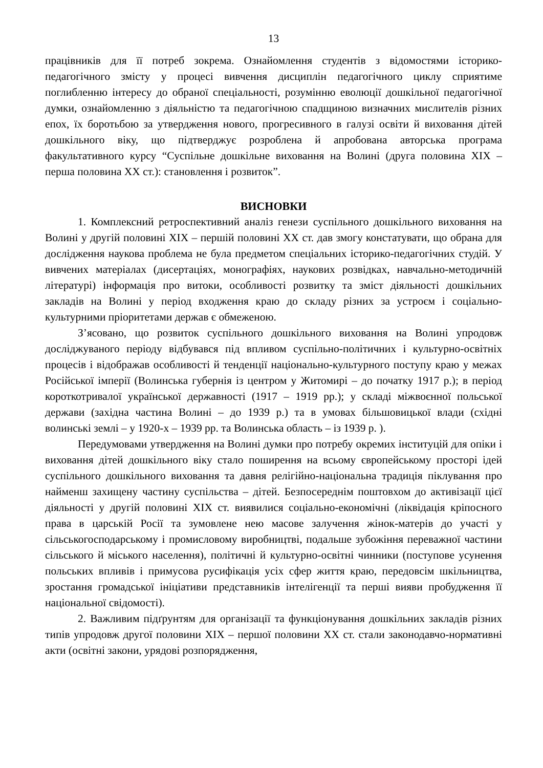13
працівників для її потреб зокрема. Ознайомлення студентів з відомостями історико-педагогічного змісту у процесі вивчення дисциплін педагогічного циклу сприятиме поглибленню інтересу до обраної спеціальності, розумінню еволюції дошкільної педагогічної думки, ознайомленню з діяльністю та педагогічною спадщиною визначних мислителів різних епох, їх боротьбою за утвердження нового, прогресивного в галузі освіти й виховання дітей дошкільного віку, що підтверджує розроблена й апробована авторська програма факультативного курсу “Суспільне дошкільне виховання на Волині (друга половина XIX – перша половина XX ст.): становлення і розвиток”.
ВИСНОВКИ
1. Комплексний ретроспективний аналіз генези суспільного дошкільного виховання на Волині у другій половині XIX – першій половині XX ст. дав змогу констатувати, що обрана для дослідження наукова проблема не була предметом спеціальних історико-педагогічних студій. У вивчених матеріалах (дисертаціях, монографіях, наукових розвідках, навчально-методичній літературі) інформація про витоки, особливості розвитку та зміст діяльності дошкільних закладів на Волині у період входження краю до складу різних за устроєм і соціально-культурними пріоритетами держав є обмеженою.
З’ясовано, що розвиток суспільного дошкільного виховання на Волині упродовж досліджуваного періоду відбувався під впливом суспільно-політичних і культурно-освітніх процесів і відображав особливості й тенденції національно-культурного поступу краю у межах Російської імперії (Волинська губернія із центром у Житомирі – до початку 1917 р.); в період короткотривалої української державності (1917 – 1919 рр.); у складі міжвоєнної польської держави (західна частина Волині – до 1939 р.) та в умовах більшовицької влади (східні волинські землі – у 1920-х – 1939 рр. та Волинська область – із 1939 р. ).
Передумовами утвердження на Волині думки про потребу окремих інституцій для опіки і виховання дітей дошкільного віку стало поширення на всьому європейському просторі ідей суспільного дошкільного виховання та давня релігійно-національна традиція піклування про найменш захищену частину суспільства – дітей. Безпосереднім поштовхом до активізації цієї діяльності у другій половині XIX ст. виявилися соціально-економічні (ліквідація кріпосного права в царській Росії та зумовлене нею масове залучення жінок-матерів до участі у сільськогосподарському і промисловому виробництві, подальше зубожіння переважної частини сільського й міського населення), політичні й культурно-освітні чинники (поступове усунення польських впливів і примусова русифікація усіх сфер життя краю, передовсім шкільництва, зростання громадської ініціативи представників інтелігенції та перші вияви пробудження її національної свідомості).
2. Важливим підґрунтям для організації та функціонування дошкільних закладів різних типів упродовж другої половини XIX – першої половини XX ст. стали законодавчо-нормативні акти (освітні закони, урядові розпорядження,